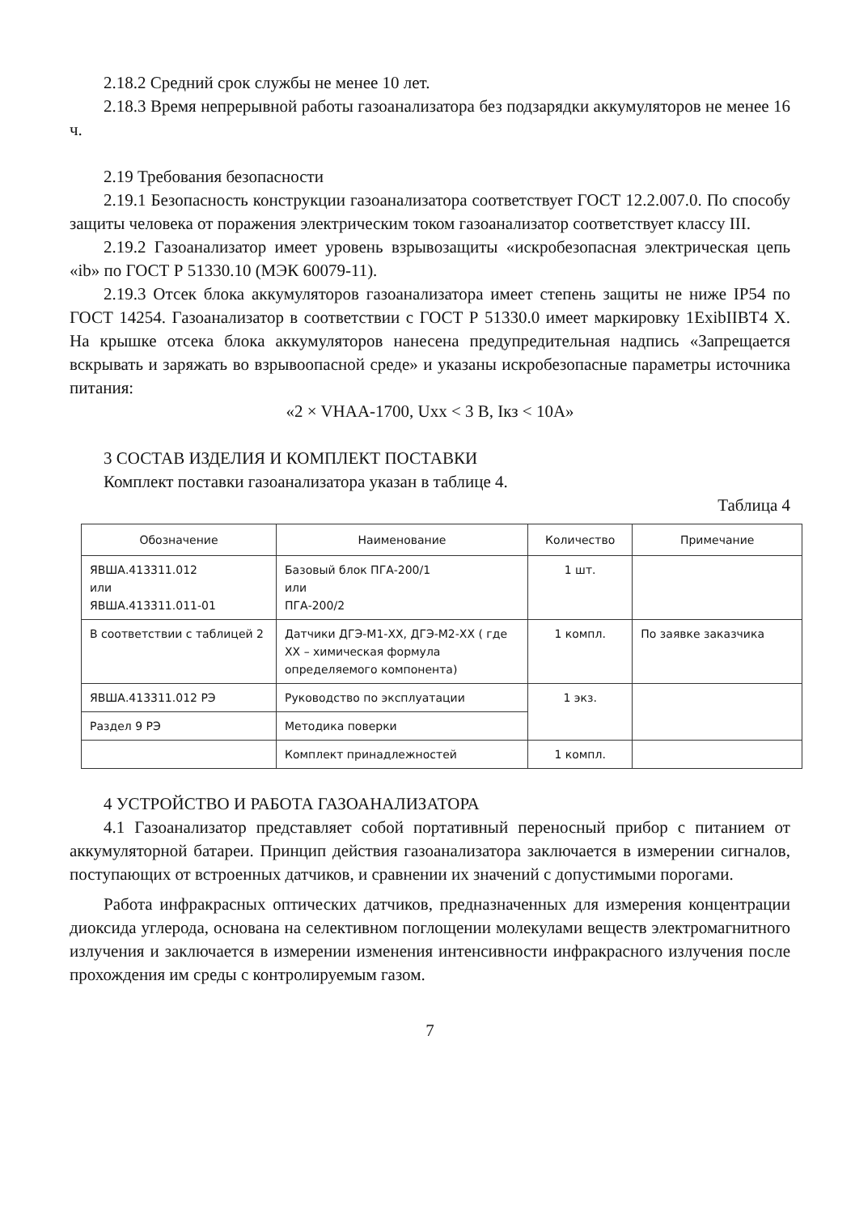2.18.2 Средний срок службы не менее 10 лет.
2.18.3 Время непрерывной работы газоанализатора без подзарядки аккумуляторов не менее 16 ч.
2.19 Требования безопасности
2.19.1 Безопасность конструкции газоанализатора соответствует ГОСТ 12.2.007.0. По способу защиты человека от поражения электрическим током газоанализатор соответствует классу III.
2.19.2 Газоанализатор имеет уровень взрывозащиты «искробезопасная электрическая цепь «ib» по ГОСТ Р 51330.10 (МЭК 60079-11).
2.19.3 Отсек блока аккумуляторов газоанализатора имеет степень защиты не ниже IP54 по ГОСТ 14254. Газоанализатор в соответствии с ГОСТ Р 51330.0 имеет маркировку 1ExibIIBT4 X. На крышке отсека блока аккумуляторов нанесена предупредительная надпись «Запрещается вскрывать и заряжать во взрывоопасной среде» и указаны искробезопасные параметры источника питания:
«2 × VHAA-1700, Uxx < 3 В, Iкз < 10А»
3 СОСТАВ ИЗДЕЛИЯ И КОМПЛЕКТ ПОСТАВКИ
Комплект поставки газоанализатора указан в таблице 4.
Таблица 4
| Обозначение | Наименование | Количество | Примечание |
| --- | --- | --- | --- |
| ЯВША.413311.012 или ЯВША.413311.011-01 | Базовый блок ПГА-200/1 или ПГА-200/2 | 1 шт. | |
| В соответствии с таблицей 2 | Датчики ДГЭ-М1-ХХ, ДГЭ-М2-ХХ ( где ХХ – химическая формула определяемого компонента) | 1 компл. | По заявке заказчика |
| ЯВША.413311.012 РЭ | Руководство по эксплуатации | 1 экз. | |
| Раздел 9 РЭ | Методика поверки | | |
| | Комплект принадлежностей | 1 компл. | |
4 УСТРОЙСТВО И РАБОТА ГАЗОАНАЛИЗАТОРА
4.1 Газоанализатор представляет собой портативный переносный прибор с питанием от аккумуляторной батареи. Принцип действия газоанализатора заключается в измерении сигналов, поступающих от встроенных датчиков, и сравнении их значений с допустимыми порогами.
Работа инфракрасных оптических датчиков, предназначенных для измерения концентрации диоксида углерода, основана на селективном поглощении молекулами веществ электромагнитного излучения и заключается в измерении изменения интенсивности инфракрасного излучения после прохождения им среды с контролируемым газом.
7